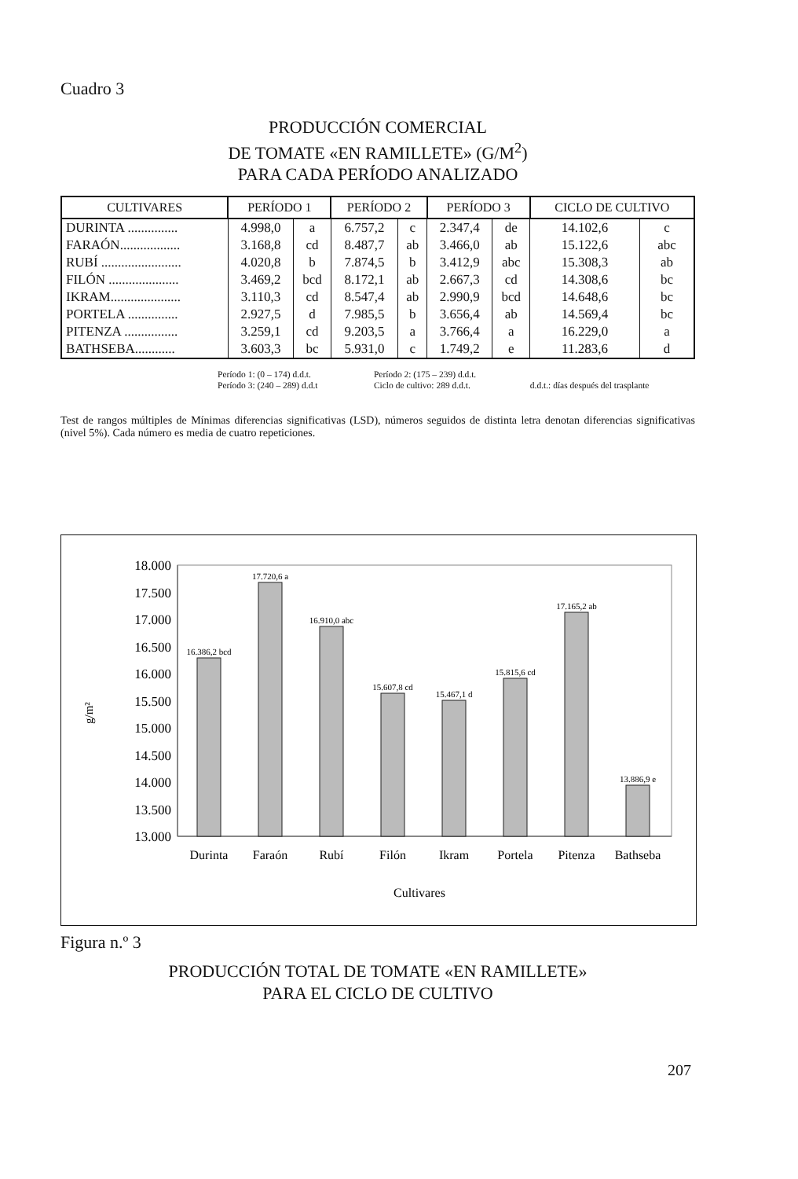Cuadro 3
PRODUCCIÓN COMERCIAL
DE TOMATE «EN RAMILLETE» (G/M<sup>2</sup>)
PARA CADA PERÍODO ANALIZADO
| CULTIVARES | PERÍODO 1 | | PERÍODO 2 | | PERÍODO 3 | | CICLO DE CULTIVO | |
| --- | --- | --- | --- | --- | --- | --- | --- | --- |
| DURINTA ............... | 4.998,0 | a | 6.757,2 | c | 2.347,4 | de | 14.102,6 | c |
| FARAÓN.................. | 3.168,8 | cd | 8.487,7 | ab | 3.466,0 | ab | 15.122,6 | abc |
| RUBÍ ........................ | 4.020,8 | b | 7.874,5 | b | 3.412,9 | abc | 15.308,3 | ab |
| FILÓN ..................... | 3.469,2 | bcd | 8.172,1 | ab | 2.667,3 | cd | 14.308,6 | bc |
| IKRAM..................... | 3.110,3 | cd | 8.547,4 | ab | 2.990,9 | bcd | 14.648,6 | bc |
| PORTELA ............... | 2.927,5 | d | 7.985,5 | b | 3.656,4 | ab | 14.569,4 | bc |
| PITENZA ................ | 3.259,1 | cd | 9.203,5 | a | 3.766,4 | a | 16.229,0 | a |
| BATHSEBA............ | 3.603,3 | bc | 5.931,0 | c | 1.749,2 | e | 11.283,6 | d |
Período 1: (0 – 174) d.d.t. Período 2: (175 – 239) d.d.t.
Período 3: (240 – 289) d.d.t Ciclo de cultivo: 289 d.d.t. d.d.t.: días después del trasplante
Test de rangos múltiples de Mínimas diferencias significativas (LSD), números seguidos de distinta letra denotan diferencias significativas (nivel 5%). Cada número es media de cuatro repeticiones.
g/m²
18.000
17.500
17.000
16.500
16.000
15.500
15.000
14.500
14.000
13.500
13.000
16.386,2 bcd
17.720,6 a
16.910,0 abc
15.607,8 cd
15.467,1 d
15.815,6 cd
17.165,2 ab
13.886,9 e
Durinta
Faraón
Rubí
Filón
Ikram
Portela
Pitenza
Bathseba
Cultivares
Figura n.º 3
PRODUCCIÓN TOTAL DE TOMATE «EN RAMILLETE»
PARA EL CICLO DE CULTIVO
207